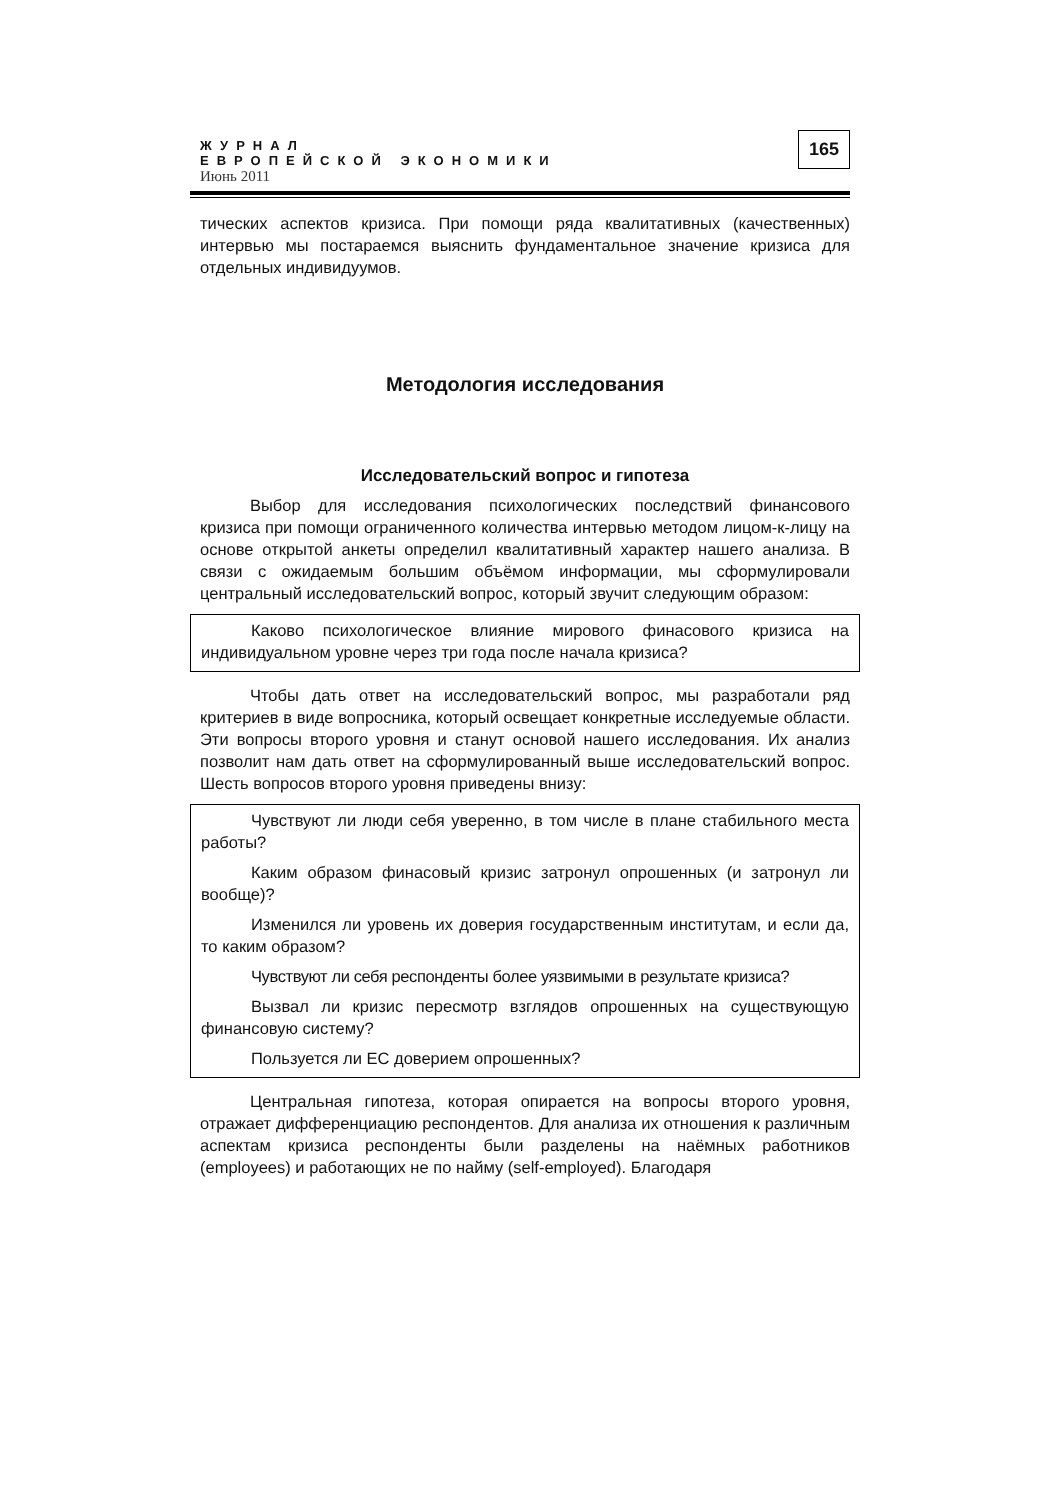ЖУРНАЛ
ЕВРОПЕЙСКОЙ ЭКОНОМИКИ
Июнь 2011
165
тических аспектов кризиса. При помощи ряда квалитативных (качественных) интервью мы постараемся выяснить фундаментальное значение кризиса для отдельных индивидуумов.
Методология исследования
Исследовательский вопрос и гипотеза
Выбор для исследования психологических последствий финансового кризиса при помощи ограниченного количества интервью методом лицом-к-лицу на основе открытой анкеты определил квалитативный характер нашего анализа. В связи с ожидаемым большим объёмом информации, мы сформулировали центральный исследовательский вопрос, который звучит следующим образом:
Каково психологическое влияние мирового финасового кризиса на индивидуальном уровне через три года после начала кризиса?
Чтобы дать ответ на исследовательский вопрос, мы разработали ряд критериев в виде вопросника, который освещает конкретные исследуемые области. Эти вопросы второго уровня и станут основой нашего исследования. Их анализ позволит нам дать ответ на сформулированный выше исследовательский вопрос. Шесть вопросов второго уровня приведены внизу:
Чувствуют ли люди себя уверенно, в том числе в плане стабильного места работы?
Каким образом финасовый кризис затронул опрошенных (и затронул ли вообще)?
Изменился ли уровень их доверия государственным институтам, и если да, то каким образом?
Чувствуют ли себя респонденты более уязвимыми в результате кризиса?
Вызвал ли кризис пересмотр взглядов опрошенных на существующую финансовую систему?
Пользуется ли ЕС доверием опрошенных?
Центральная гипотеза, которая опирается на вопросы второго уровня, отражает дифференциацию респондентов. Для анализа их отношения к различным аспектам кризиса респонденты были разделены на наёмных работников (employees) и работающих не по найму (self-employed). Благодаря